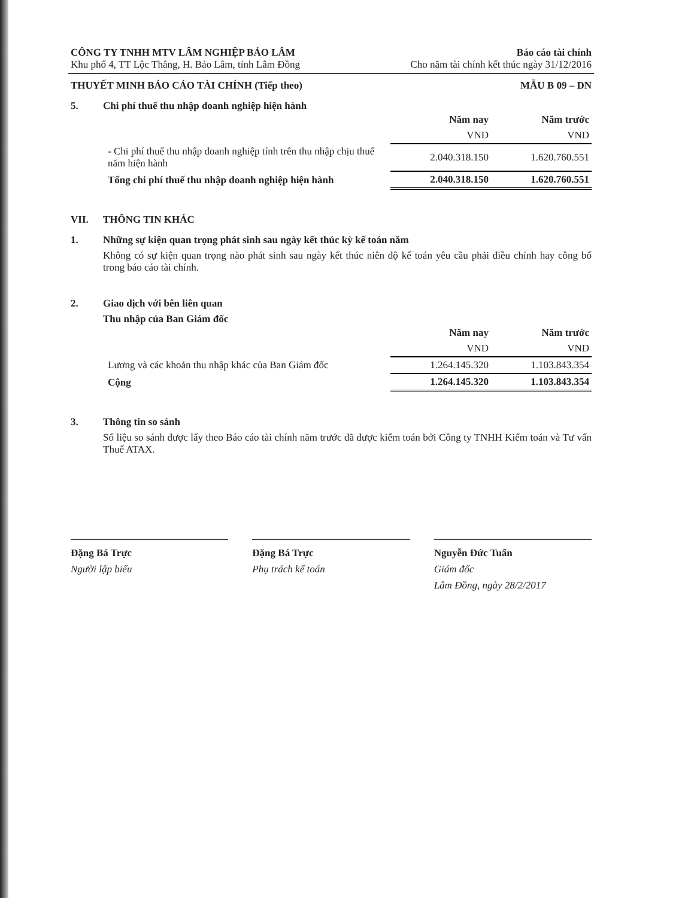CÔNG TY TNHH MTV LÂM NGHIỆP BẢO LÂM
Khu phố 4, TT Lộc Thắng, H. Bảo Lâm, tỉnh Lâm Đồng
Báo cáo tài chính
Cho năm tài chính kết thúc ngày 31/12/2016
THUYẾT MINH BÁO CÁO TÀI CHÍNH (Tiếp theo) MẪU B 09 – DN
5. Chi phí thuế thu nhập doanh nghiệp hiện hành
| | Năm nay | Năm trước |
| | VND | VND |
| - Chi phí thuế thu nhập doanh nghiệp tính trên thu nhập chịu thuế năm hiện hành | 2.040.318.150 | 1.620.760.551 |
| Tổng chi phí thuế thu nhập doanh nghiệp hiện hành | 2.040.318.150 | 1.620.760.551 |
VII. THÔNG TIN KHÁC
1. Những sự kiện quan trọng phát sinh sau ngày kết thúc kỳ kế toán năm
Không có sự kiện quan trọng nào phát sinh sau ngày kết thúc niên độ kế toán yêu cầu phải điều chỉnh hay công bố trong báo cáo tài chính.
2. Giao dịch với bên liên quan
Thu nhập của Ban Giám đốc
| | Năm nay | Năm trước |
| | VND | VND |
| Lương và các khoản thu nhập khác của Ban Giám đốc | 1.264.145.320 | 1.103.843.354 |
| Cộng | 1.264.145.320 | 1.103.843.354 |
3. Thông tin so sánh
Số liệu so sánh được lấy theo Báo cáo tài chính năm trước đã được kiểm toán bởi Công ty TNHH Kiểm toán và Tư vấn Thuế ATAX.
Đặng Bá Trực
Người lập biểu
Đặng Bá Trực
Phụ trách kế toán
Nguyễn Đức Tuấn
Giám đốc
Lâm Đồng, ngày 28/2/2017